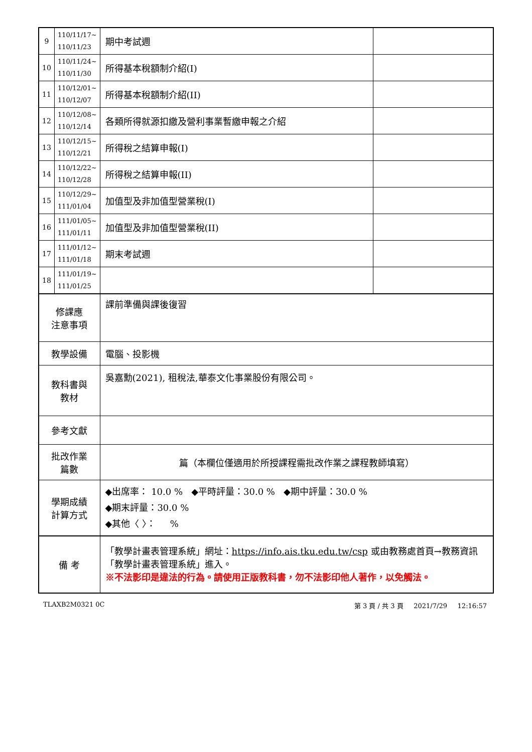| 9 | 110/11/17~ 110/11/23 | 期中考試週 | |
| 10 | 110/11/24~ 110/11/30 | 所得基本稅額制介紹(I) | |
| 11 | 110/12/01~ 110/12/07 | 所得基本稅額制介紹(II) | |
| 12 | 110/12/08~ 110/12/14 | 各類所得就源扣繳及營利事業暫繳申報之介紹 | |
| 13 | 110/12/15~ 110/12/21 | 所得稅之結算申報(I) | |
| 14 | 110/12/22~ 110/12/28 | 所得稅之結算申報(II) | |
| 15 | 110/12/29~ 111/01/04 | 加值型及非加值型營業稅(I) | |
| 16 | 111/01/05~ 111/01/11 | 加值型及非加值型營業稅(II) | |
| 17 | 111/01/12~ 111/01/18 | 期末考試週 | |
| 18 | 111/01/19~ 111/01/25 | | |
| 修課應 注意事項 | | 課前準備與課後復習 | |
| 教學設備 | | 電腦、投影機 | |
| 教科書與 教材 | | 吳嘉勳(2021), 租稅法,華泰文化事業股份有限公司。 | |
| 參考文獻 | | | |
| 批改作業 篇數 | | 篇（本欄位僅適用於所授課程需批改作業之課程教師填寫） | |
| 學期成績 計算方式 | | ◆出席率： 10.0 % ◆平時評量：30.0 % ◆期中評量：30.0 % ◆期末評量：30.0 % ◆其他〈 〉： % | |
| 備 考 | | 「教學計畫表管理系統」網址： https://info.ais.tku.edu.tw/csp 或由教務處首頁→教務資訊「教學計畫表管理系統」進入。 ※不法影印是違法的行為。請使用正版教科書，勿不法影印他人著作，以免觸法。 | |
TLAXB2M0321 0C 第 3 頁 / 共 3 頁 2021/7/29 12:16:57